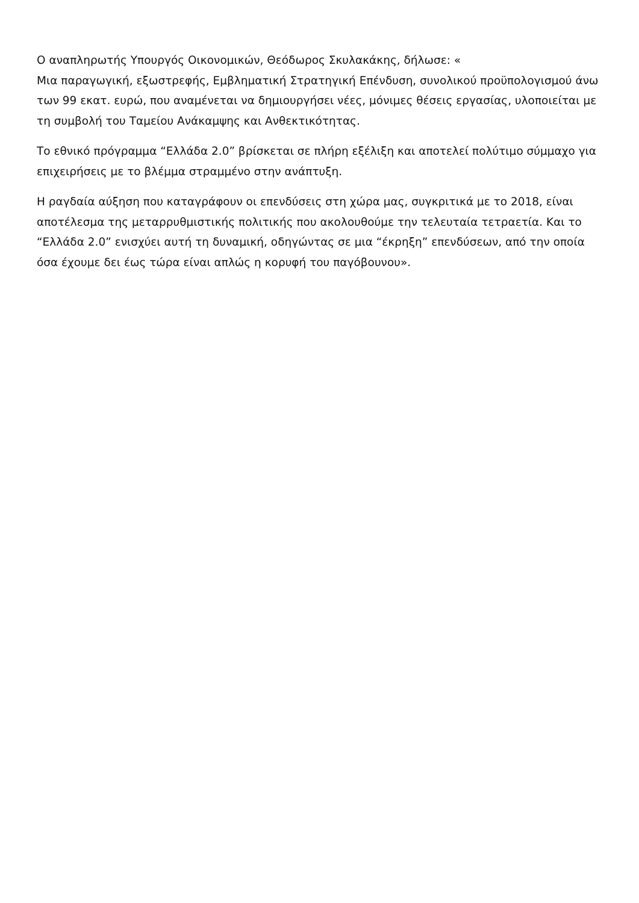Ο αναπληρωτής Υπουργός Οικονομικών, Θεόδωρος Σκυλακάκης, δήλωσε: «
Μια παραγωγική, εξωστρεφής, Εμβληματική Στρατηγική Επένδυση, συνολικού προϋπολογισμού άνω των 99 εκατ. ευρώ, που αναμένεται να δημιουργήσει νέες, μόνιμες θέσεις εργασίας, υλοποιείται με τη συμβολή του Ταμείου Ανάκαμψης και Ανθεκτικότητας.
Το εθνικό πρόγραμμα “Ελλάδα 2.0” βρίσκεται σε πλήρη εξέλιξη και αποτελεί πολύτιμο σύμμαχο για επιχειρήσεις με το βλέμμα στραμμένο στην ανάπτυξη.
Η ραγδαία αύξηση που καταγράφουν οι επενδύσεις στη χώρα μας, συγκριτικά με το 2018, είναι αποτέλεσμα της μεταρρυθμιστικής πολιτικής που ακολουθούμε την τελευταία τετραετία. Και το “Ελλάδα 2.0” ενισχύει αυτή τη δυναμική, οδηγώντας σε μια “έκρηξη” επενδύσεων, από την οποία όσα έχουμε δει έως τώρα είναι απλώς η κορυφή του παγόβουνου».